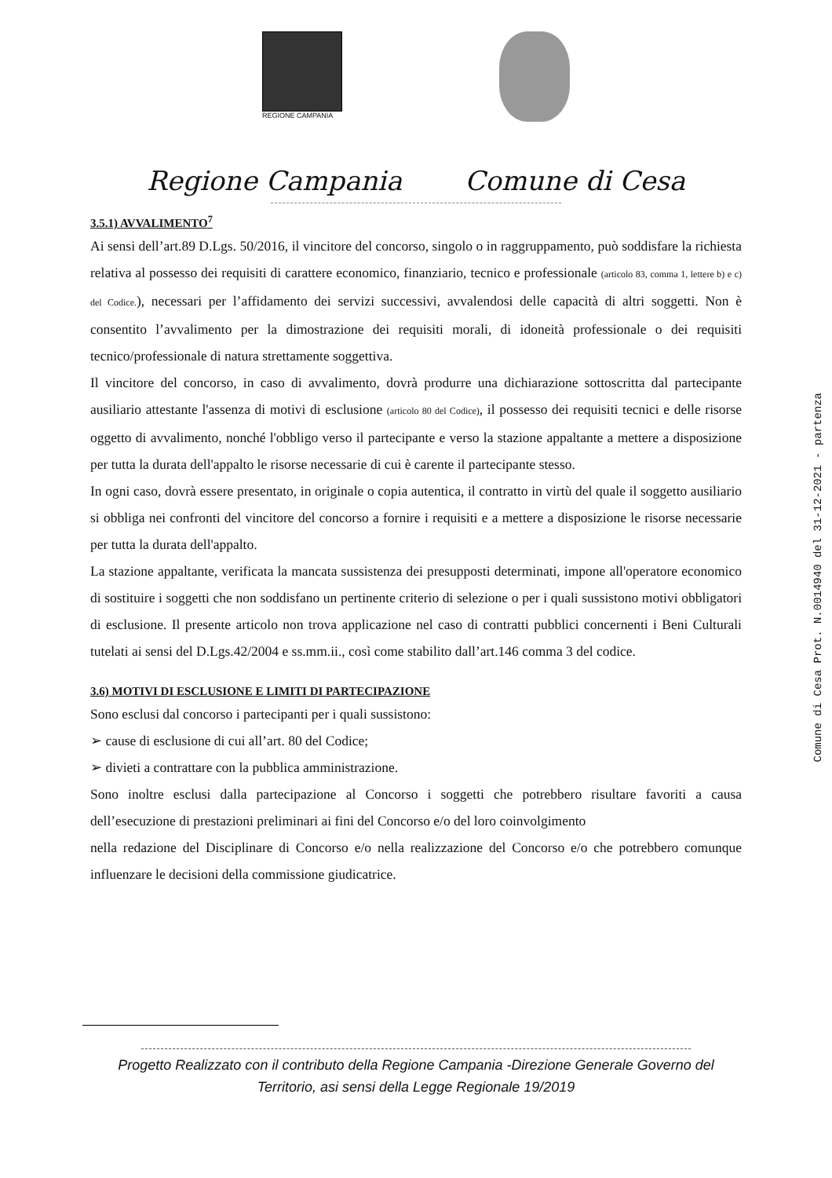REGIONE CAMPANIA
Regione Campania Comune di Cesa
3.5.1) AVVALIMENTO<sup>7</sup>
Ai sensi dell’art.89 D.Lgs. 50/2016, il vincitore del concorso, singolo o in raggruppamento, può soddisfare la richiesta relativa al possesso dei requisiti di carattere economico, finanziario, tecnico e professionale (articolo 83, comma 1, lettere b) e c) del Codice.), necessari per l’affidamento dei servizi successivi, avvalendosi delle capacità di altri soggetti. Non è consentito l’avvalimento per la dimostrazione dei requisiti morali, di idoneità professionale o dei requisiti tecnico/professionale di natura strettamente soggettiva.
Il vincitore del concorso, in caso di avvalimento, dovrà produrre una dichiarazione sottoscritta dal partecipante ausiliario attestante l'assenza di motivi di esclusione (articolo 80 del Codice), il possesso dei requisiti tecnici e delle risorse oggetto di avvalimento, nonché l'obbligo verso il partecipante e verso la stazione appaltante a mettere a disposizione per tutta la durata dell'appalto le risorse necessarie di cui è carente il partecipante stesso.
In ogni caso, dovrà essere presentato, in originale o copia autentica, il contratto in virtù del quale il soggetto ausiliario si obbliga nei confronti del vincitore del concorso a fornire i requisiti e a mettere a disposizione le risorse necessarie per tutta la durata dell'appalto.
La stazione appaltante, verificata la mancata sussistenza dei presupposti determinati, impone all'operatore economico di sostituire i soggetti che non soddisfano un pertinente criterio di selezione o per i quali sussistono motivi obbligatori di esclusione. Il presente articolo non trova applicazione nel caso di contratti pubblici concernenti i Beni Culturali tutelati ai sensi del D.Lgs.42/2004 e ss.mm.ii., così come stabilito dall’art.146 comma 3 del codice.
3.6) MOTIVI DI ESCLUSIONE E LIMITI DI PARTECIPAZIONE
Sono esclusi dal concorso i partecipanti per i quali sussistono:
➢ cause di esclusione di cui all’art. 80 del Codice;
➢ divieti a contrattare con la pubblica amministrazione.
Sono inoltre esclusi dalla partecipazione al Concorso i soggetti che potrebbero risultare favoriti a causa dell’esecuzione di prestazioni preliminari ai fini del Concorso e/o del loro coinvolgimento
nella redazione del Disciplinare di Concorso e/o nella realizzazione del Concorso e/o che potrebbero comunque influenzare le decisioni della commissione giudicatrice.
Comune di Cesa Prot. N.0014940 del 31-12-2021 - partenza
Progetto Realizzato con il contributo della Regione Campania -Direzione Generale Governo del
Territorio, asi sensi della Legge Regionale 19/2019